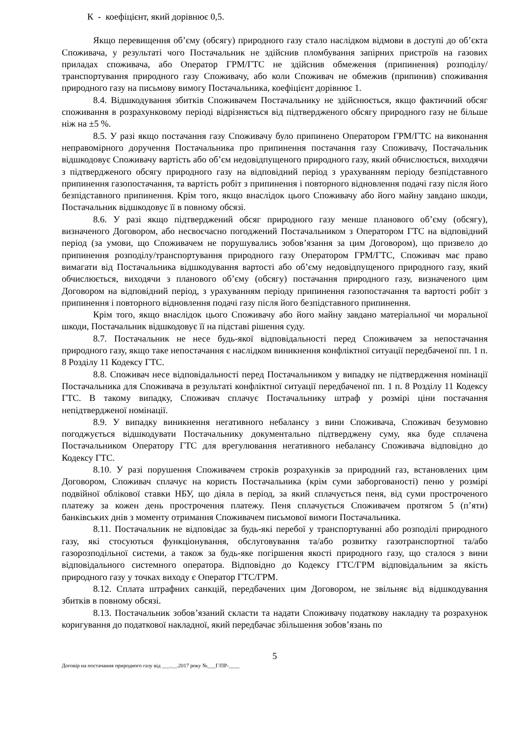К - коефіцієнт, який дорівнює 0,5.
Якщо перевищення об’єму (обсягу) природного газу стало наслідком відмови в доступі до об’єкта Споживача, у результаті чого Постачальник не здійснив пломбування запірних пристроїв на газових приладах споживача, або Оператор ГРМ/ГТС не здійснив обмеження (припинення) розподілу/транспортування природного газу Споживачу, або коли Споживач не обмежив (припинив) споживання природного газу на письмову вимогу Постачальника, коефіцієнт дорівнює 1.
8.4. Відшкодування збитків Споживачем Постачальнику не здійснюється, якщо фактичний обсяг споживання в розрахунковому періоді відрізняється від підтвердженого обсягу природного газу не більше ніж на ±5 %.
8.5. У разі якщо постачання газу Споживачу було припинено Оператором ГРМ/ГТС на виконання неправомірного доручення Постачальника про припинення постачання газу Споживачу, Постачальник відшкодовує Споживачу вартість або об’єм недовідпущеного природного газу, який обчислюється, виходячи з підтвердженого обсягу природного газу на відповідний період з урахуванням періоду безпідставного припинення газопостачання, та вартість робіт з припинення і повторного відновлення подачі газу після його безпідставного припинення. Крім того, якщо внаслідок цього Споживачу або його майну завдано шкоди, Постачальник відшкодовує її в повному обсязі.
8.6. У разі якщо підтверджений обсяг природного газу менше планового об’єму (обсягу), визначеного Договором, або несвоєчасно погоджений Постачальником з Оператором ГТС на відповідний період (за умови, що Споживачем не порушувались зобов’язання за цим Договором), що призвело до припинення розподілу/транспортування природного газу Оператором ГРМ/ГТС, Споживач має право вимагати від Постачальника відшкодування вартості або об’єму недовідпущеного природного газу, який обчислюється, виходячи з планового об’єму (обсягу) постачання природного газу, визначеного цим Договором на відповідний період, з урахуванням періоду припинення газопостачання та вартості робіт з припинення і повторного відновлення подачі газу після його безпідставного припинення.
Крім того, якщо внаслідок цього Споживачу або його майну завдано матеріальної чи моральної шкоди, Постачальник відшкодовує її на підставі рішення суду.
8.7. Постачальник не несе будь-якої відповідальності перед Споживачем за непостачання природного газу, якщо таке непостачання є наслідком виникнення конфліктної ситуації передбаченої пп. 1 п. 8 Розділу 11 Кодексу ГТС.
8.8. Споживач несе відповідальності перед Постачальником у випадку не підтвердження номінації Постачальника для Споживача в результаті конфліктної ситуації передбаченої пп. 1 п. 8 Розділу 11 Кодексу ГТС. В такому випадку, Споживач сплачує Постачальнику штраф у розмірі ціни постачання непідтвердженої номінації.
8.9. У випадку виникнення негативного небалансу з вини Споживача, Споживач безумовно погоджується відшкодувати Постачальнику документально підтверджену суму, яка буде сплачена Постачальником Оператору ГТС для врегулювання негативного небалансу Споживача відповідно до Кодексу ГТС.
8.10. У разі порушення Споживачем строків розрахунків за природний газ, встановлених цим Договором, Споживач сплачує на користь Постачальника (крім суми заборгованості) пеню у розмірі подвійної облікової ставки НБУ, що діяла в період, за який сплачується пеня, від суми простроченого платежу за кожен день прострочення платежу. Пеня сплачується Споживачем протягом 5 (п’яти) банківських днів з моменту отримання Споживачем письмової вимоги Постачальника.
8.11. Постачальник не відповідає за будь-які перебої у транспортуванні або розподілі природного газу, які стосуються функціонування, обслуговування та/або розвитку газотранспортної та/або газорозподільної системи, а також за будь-яке погіршення якості природного газу, що сталося з вини відповідального системного оператора. Відповідно до Кодексу ГТС/ГРМ відповідальним за якість природного газу у точках виходу є Оператор ГТС/ГРМ.
8.12. Сплата штрафних санкцій, передбачених цим Договором, не звільняє від відшкодування збитків в повному обсязі.
8.13. Постачальник зобов’язаний скласти та надати Споживачу податкову накладну та розрахунок коригування до податкової накладної, який передбачає збільшення зобов’язань по
5
Договір на постачання природного газу від ___.__.2017 року №___Г/ПР-____